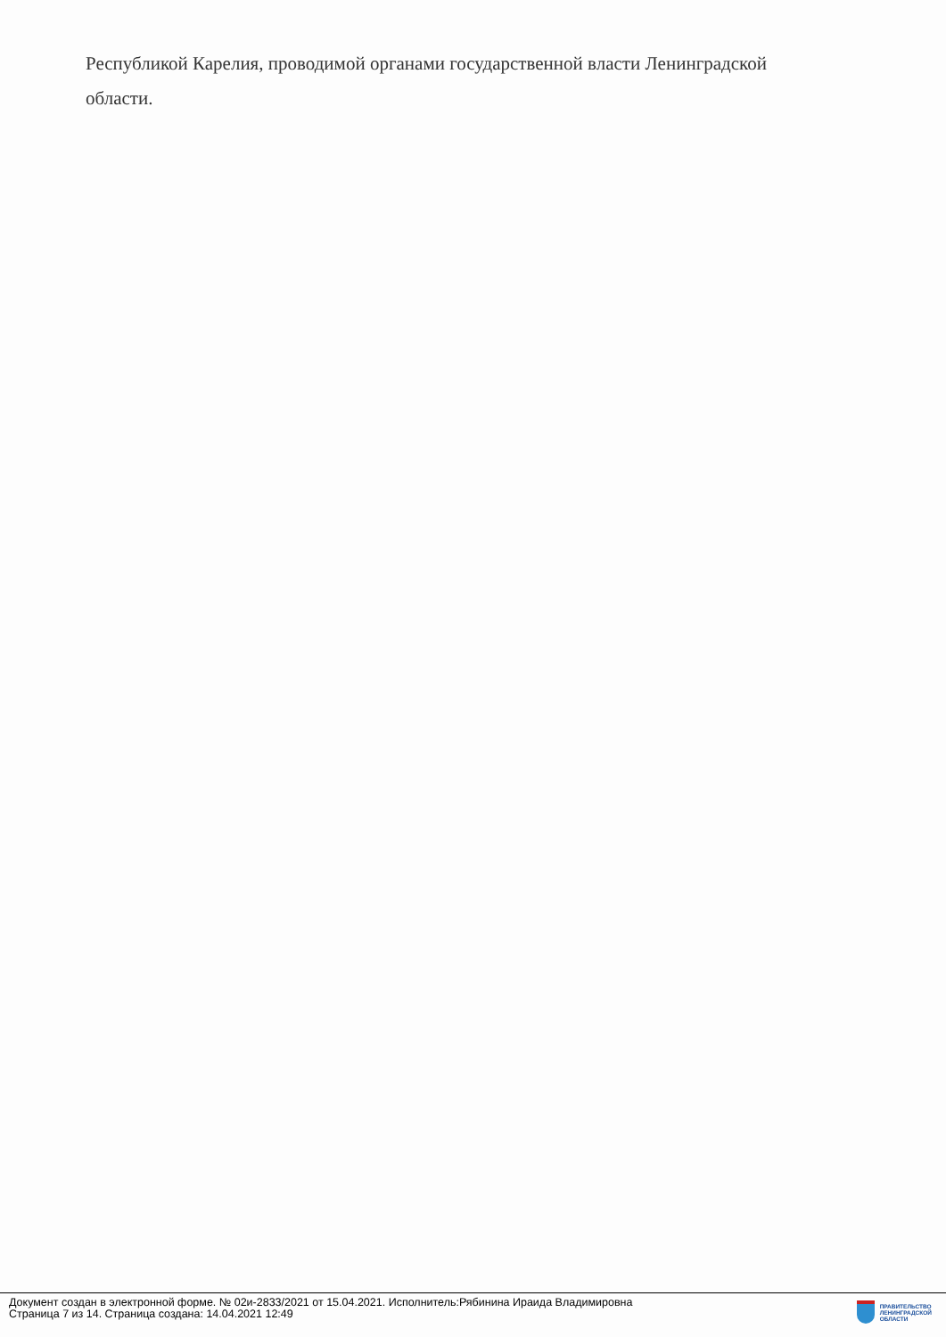Республикой Карелия, проводимой органами государственной власти Ленинградской
области.
Документ создан в электронной форме. № 02и-2833/2021 от 15.04.2021. Исполнитель:Рябинина Ираида Владимировна
Страница 7 из 14. Страница создана: 14.04.2021 12:49
ПРАВИТЕЛЬСТВО
ЛЕНИНГРАДСКОЙ
ОБЛАСТИ